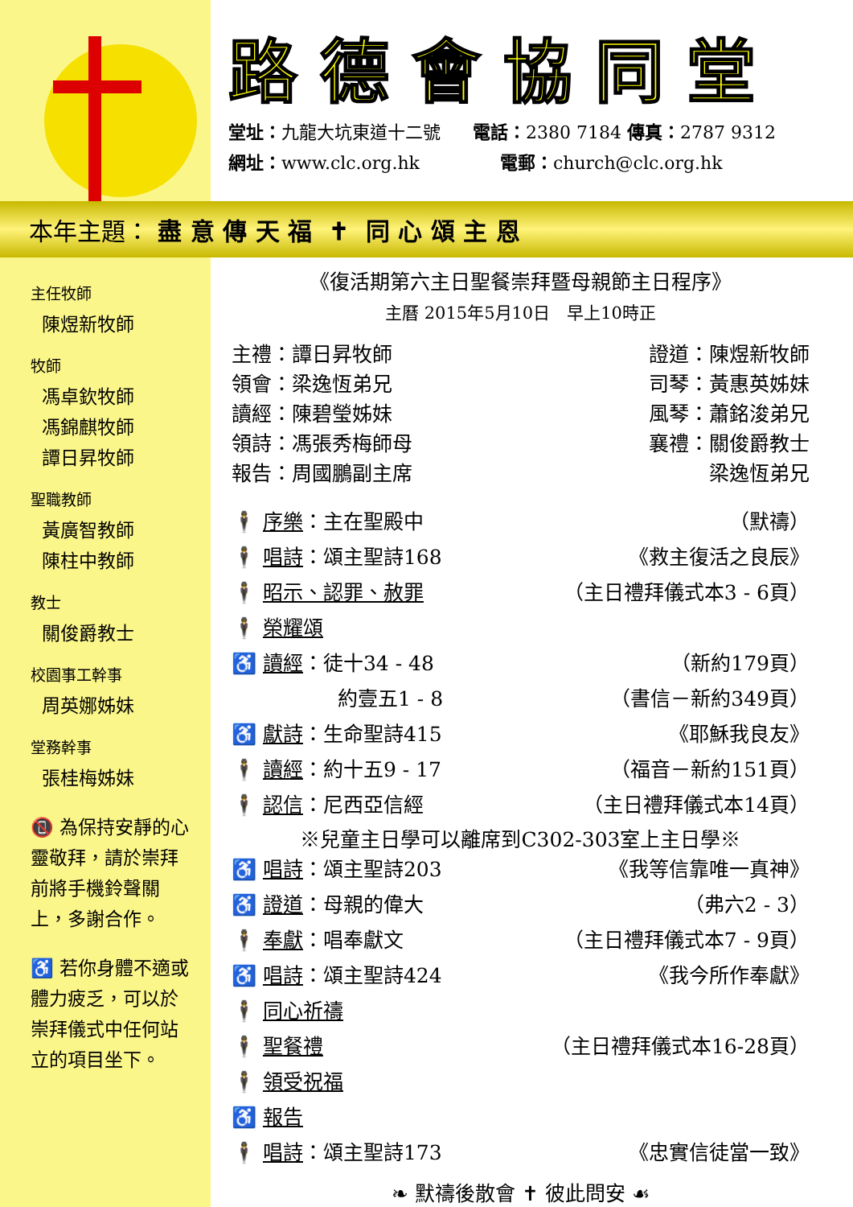路德會協同堂
堂址：九龍大坑東道十二號 電話：2380 7184 傳真：2787 9312
網址：www.clc.org.hk 電郵：church@clc.org.hk
本年主題： 盡 意 傳 天 福 ✝ 同 心 頌 主 恩
主任牧師
陳煜新牧師
牧師
馮卓欽牧師
馮錦麒牧師
譚日昇牧師
聖職教師
黃廣智教師
陳柱中教師
教士
關俊爵教士
校園事工幹事
周英娜姊妹
堂務幹事
張桂梅姊妹
📵 為保持安靜的心靈敬拜，請於崇拜前將手機鈴聲關上，多謝合作。
♿ 若你身體不適或體力疲乏，可以於崇拜儀式中任何站立的項目坐下。
《復活期第六主日聖餐崇拜暨母親節主日程序》
主曆 2015年5月10日　早上10時正
主禮：譚日昇牧師 證道：陳煜新牧師
領會：梁逸恆弟兄 司琴：黃惠英姊妹
讀經：陳碧瑩姊妹 風琴：蕭銘浚弟兄
領詩：馮張秀梅師母 襄禮：關俊爵教士
報告：周國鵬副主席 梁逸恆弟兄
🕴 序樂：主在聖殿中 （默禱）
🕴 唱詩：頌主聖詩168 《救主復活之良辰》
🕴 昭示、認罪、赦罪 （主日禮拜儀式本3 - 6頁）
🕴 榮耀頌
♿ 讀經：徒十34 - 48 （新約179頁）
約壹五1 - 8 （書信－新約349頁）
♿ 獻詩：生命聖詩415 《耶穌我良友》
🕴 讀經：約十五9 - 17 （福音－新約151頁）
🕴 認信：尼西亞信經 （主日禮拜儀式本14頁）
※兒童主日學可以離席到C302-303室上主日學※
♿ 唱詩：頌主聖詩203 《我等信靠唯一真神》
♿ 證道：母親的偉大 （弗六2 - 3）
🕴 奉獻：唱奉獻文 （主日禮拜儀式本7 - 9頁）
♿ 唱詩：頌主聖詩424 《我今所作奉獻》
🕴 同心祈禱
🕴 聖餐禮 （主日禮拜儀式本16-28頁）
🕴 領受祝福
♿ 報告
🕴 唱詩：頌主聖詩173 《忠實信徒當一致》
❧ 默禱後散會 ✝ 彼此問安 ☙